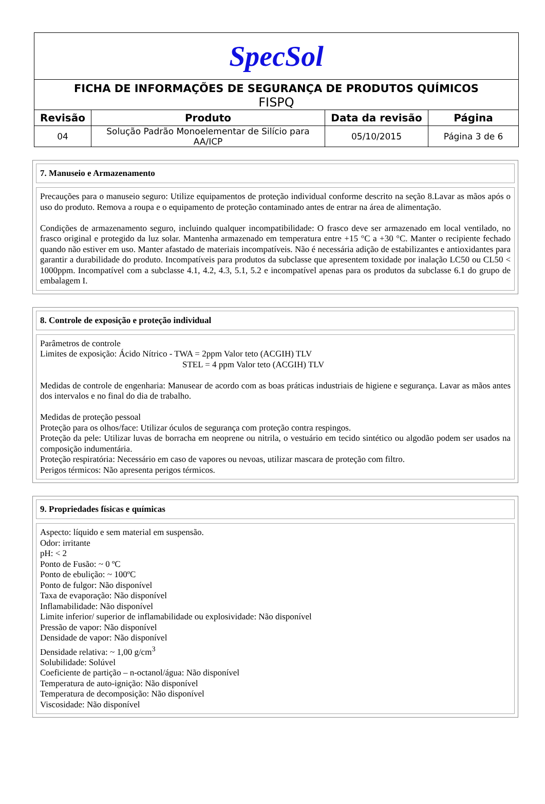| SpecSol | | | |
| FICHA DE INFORMAÇÕES DE SEGURANÇA DE PRODUTOS QUÍMICOS FISPQ | | | |
| Revisão | Produto | Data da revisão | Página |
| 04 | Solução Padrão Monoelementar de Silício para AA/ICP | 05/10/2015 | Página 3 de 6 |
7. Manuseio e Armazenamento
Precauções para o manuseio seguro: Utilize equipamentos de proteção individual conforme descrito na seção 8.Lavar as mãos após o uso do produto. Remova a roupa e o equipamento de proteção contaminado antes de entrar na área de alimentação.
Condições de armazenamento seguro, incluindo qualquer incompatibilidade: O frasco deve ser armazenado em local ventilado, no frasco original e protegido da luz solar. Mantenha armazenado em temperatura entre +15 °C a +30 °C. Manter o recipiente fechado quando não estiver em uso. Manter afastado de materiais incompatíveis. Não é necessária adição de estabilizantes e antioxidantes para garantir a durabilidade do produto. Incompatíveis para produtos da subclasse que apresentem toxidade por inalação LC50 ou CL50 < 1000ppm. Incompatível com a subclasse 4.1, 4.2, 4.3, 5.1, 5.2 e incompatível apenas para os produtos da subclasse 6.1 do grupo de embalagem I.
8. Controle de exposição e proteção individual
Parâmetros de controle
Limites de exposição: Ácido Nítrico - TWA = 2ppm Valor teto (ACGIH) TLV
STEL = 4 ppm Valor teto (ACGIH) TLV
Medidas de controle de engenharia: Manusear de acordo com as boas práticas industriais de higiene e segurança. Lavar as mãos antes dos intervalos e no final do dia de trabalho.
Medidas de proteção pessoal
Proteção para os olhos/face: Utilizar óculos de segurança com proteção contra respingos.
Proteção da pele: Utilizar luvas de borracha em neoprene ou nitrila, o vestuário em tecido sintético ou algodão podem ser usados na composição indumentária.
Proteção respiratória: Necessário em caso de vapores ou nevoas, utilizar mascara de proteção com filtro.
Perigos térmicos: Não apresenta perigos térmicos.
9. Propriedades físicas e químicas
Aspecto: líquido e sem material em suspensão.
Odor: irritante
pH: < 2
Ponto de Fusão: ~ 0 ºC
Ponto de ebulição: ~ 100ºC
Ponto de fulgor: Não disponível
Taxa de evaporação: Não disponível
Inflamabilidade: Não disponível
Limite inferior/ superior de inflamabilidade ou explosividade: Não disponível
Pressão de vapor: Não disponível
Densidade de vapor: Não disponível
Densidade relativa: ~ 1,00 g/cm<sup>3</sup>
Solubilidade: Solúvel
Coeficiente de partição – n-octanol/água: Não disponível
Temperatura de auto-ignição: Não disponível
Temperatura de decomposição: Não disponível
Viscosidade: Não disponível